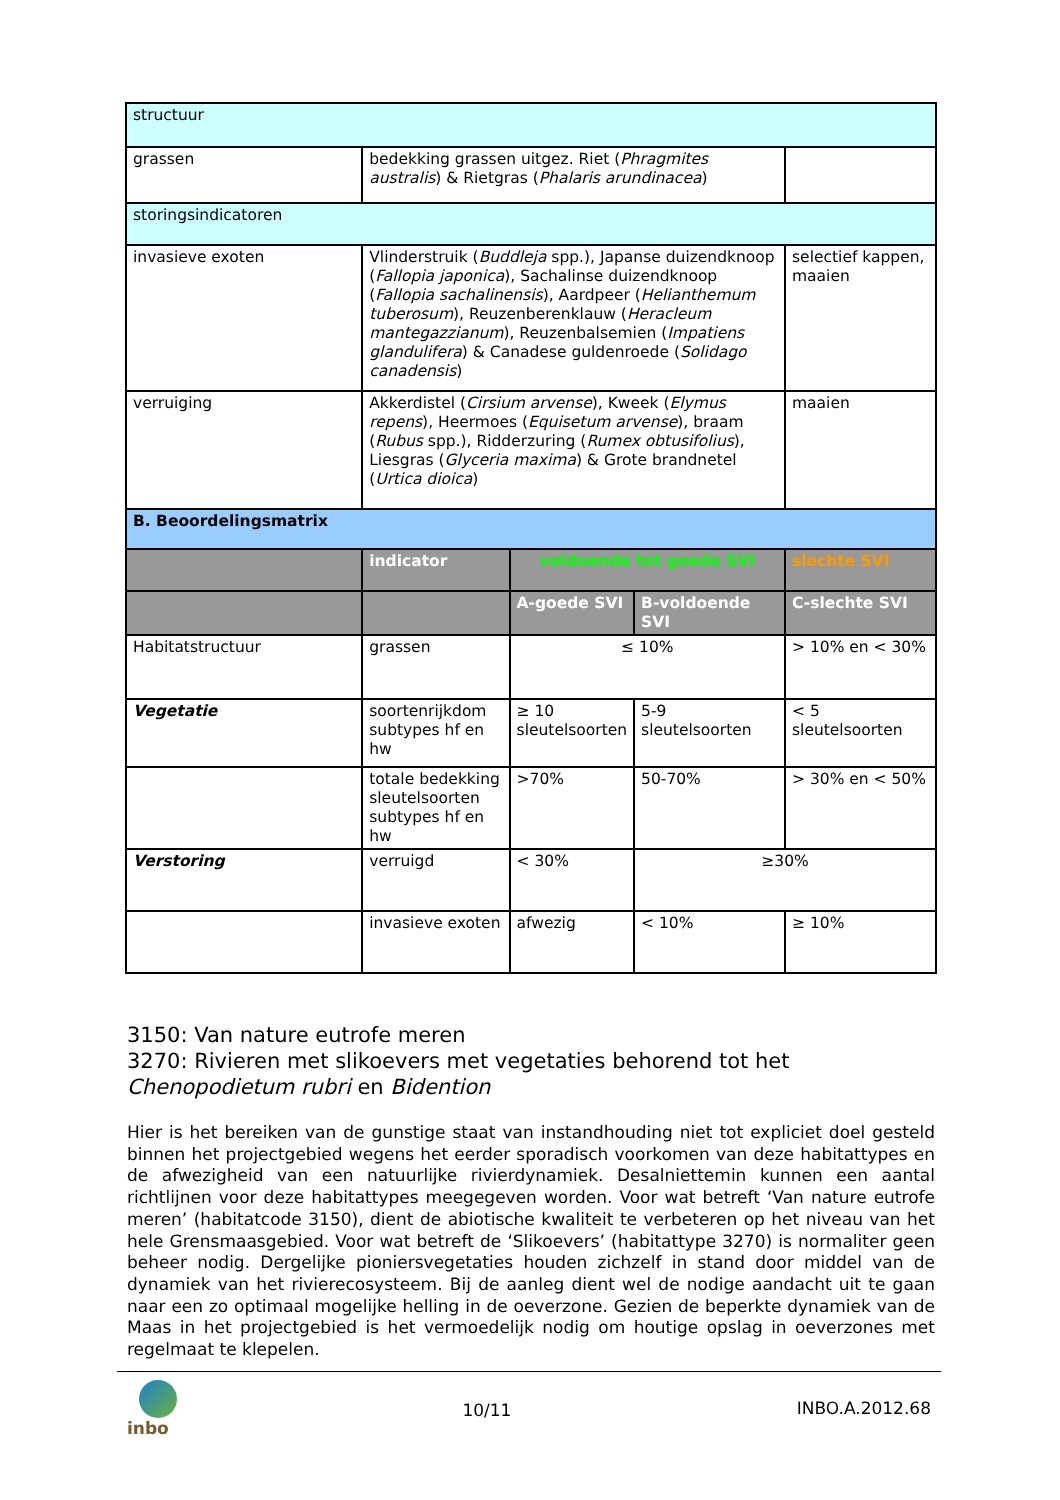| structuur | | | | |
| grassen | bedekking grassen uitgez. Riet ( Phragmites australis ) & Rietgras ( Phalaris arundinacea ) | | | |
| storingsindicatoren | | | | |
| invasieve exoten | Vlinderstruik ( Buddleja spp.), Japanse duizendknoop ( Fallopia japonica ), Sachalinse duizendknoop ( Fallopia sachalinensis ), Aardpeer ( Helianthemum tuberosum ), Reuzenberenklauw ( Heracleum mantegazzianum ), Reuzenbalsemien ( Impatiens glandulifera ) & Canadese guldenroede ( Solidago canadensis ) | | | selectief kappen, maaien |
| verruiging | Akkerdistel ( Cirsium arvense ), Kweek ( Elymus repens ), Heermoes ( Equisetum arvense ), braam ( Rubus spp.), Ridderzuring ( Rumex obtusifolius ), Liesgras ( Glyceria maxima ) & Grote brandnetel ( Urtica dioica ) | | | maaien |
| B. Beoordelingsmatrix | | | | |
| | indicator | voldoende tot goede SVI | | slechte SVI |
| | | A-goede SVI | B-voldoende SVI | C-slechte SVI |
| Habitatstructuur | grassen | ≤ 10% | | > 10% en < 30% |
| Vegetatie | soortenrijkdom subtypes hf en hw | ≥ 10 sleutelsoorten | 5-9 sleutelsoorten | < 5 sleutelsoorten |
| | totale bedekking sleutelsoorten subtypes hf en hw | >70% | 50-70% | > 30% en < 50% |
| Verstoring | verruigd | < 30% | ≥30% | |
| | invasieve exoten | afwezig | < 10% | ≥ 10% |
3150: Van nature eutrofe meren
3270: Rivieren met slikoevers met vegetaties behorend tot het Chenopodietum rubri en Bidention
Hier is het bereiken van de gunstige staat van instandhouding niet tot expliciet doel gesteld binnen het projectgebied wegens het eerder sporadisch voorkomen van deze habitattypes en de afwezigheid van een natuurlijke rivierdynamiek. Desalniettemin kunnen een aantal richtlijnen voor deze habitattypes meegegeven worden. Voor wat betreft ‘Van nature eutrofe meren’ (habitatcode 3150), dient de abiotische kwaliteit te verbeteren op het niveau van het hele Grensmaasgebied. Voor wat betreft de ‘Slikoevers’ (habitattype 3270) is normaliter geen beheer nodig. Dergelijke pioniersvegetaties houden zichzelf in stand door middel van de dynamiek van het rivierecosysteem. Bij de aanleg dient wel de nodige aandacht uit te gaan naar een zo optimaal mogelijke helling in de oeverzone. Gezien de beperkte dynamiek van de Maas in het projectgebied is het vermoedelijk nodig om houtige opslag in oeverzones met regelmaat te klepelen.
inbo
10/11 INBO.A.2012.68